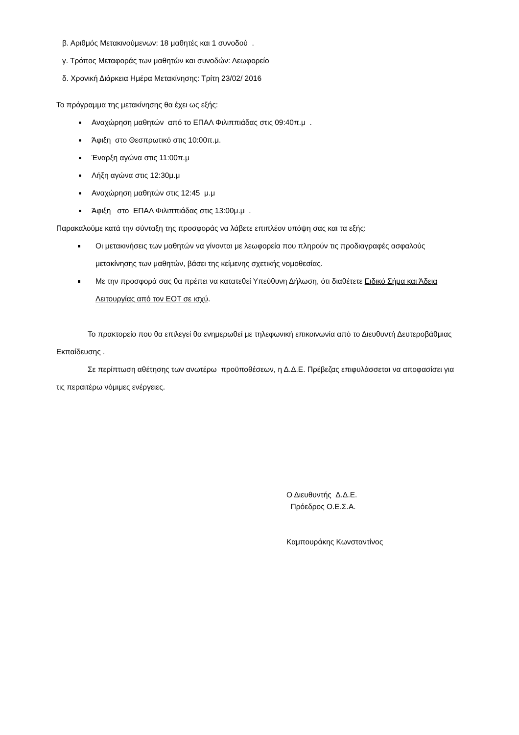β. Αριθμός Μετακινούμενων: 18 μαθητές και 1 συνοδού .
γ. Τρόπος Μεταφοράς των μαθητών και συνοδών: Λεωφορείο
δ. Χρονική Διάρκεια Ημέρα Μετακίνησης: Τρίτη 23/02/ 2016
Το πρόγραμμα της μετακίνησης θα έχει ως εξής:
Αναχώρηση μαθητών από το ΕΠΑΛ Φιλιππιάδας στις 09:40π.μ .
Άφιξη στο Θεσπρωτικό στις 10:00π.μ.
Έναρξη αγώνα στις 11:00π.μ
Λήξη αγώνα στις 12:30μ.μ
Αναχώρηση μαθητών στις 12:45 μ.μ
Άφιξη στο ΕΠΑΛ Φιλιππιάδας στις 13:00μ.μ .
Παρακαλούμε κατά την σύνταξη της προσφοράς να λάβετε επιπλέον υπόψη σας και τα εξής:
Οι μετακινήσεις των μαθητών να γίνονται με λεωφορεία που πληρούν τις προδιαγραφές ασφαλούς μετακίνησης των μαθητών, βάσει της κείμενης σχετικής νομοθεσίας.
Με την προσφορά σας θα πρέπει να κατατεθεί Υπεύθυνη Δήλωση, ότι διαθέτετε Ειδικό Σήμα και Άδεια Λειτουργίας από τον ΕΟΤ σε ισχύ.
Το πρακτορείο που θα επιλεγεί θα ενημερωθεί με τηλεφωνική επικοινωνία από το Διευθυντή Δευτεροβάθμιας Εκπαίδευσης .
Σε περίπτωση αθέτησης των ανωτέρω προϋποθέσεων, η Δ.Δ.Ε. Πρέβεζας επιφυλάσσεται να αποφασίσει για τις περαιτέρω νόμιμες ενέργειες.
Ο Διευθυντής Δ.Δ.Ε.
Πρόεδρος Ο.Ε.Σ.Α.
Καμπουράκης Κωνσταντίνος